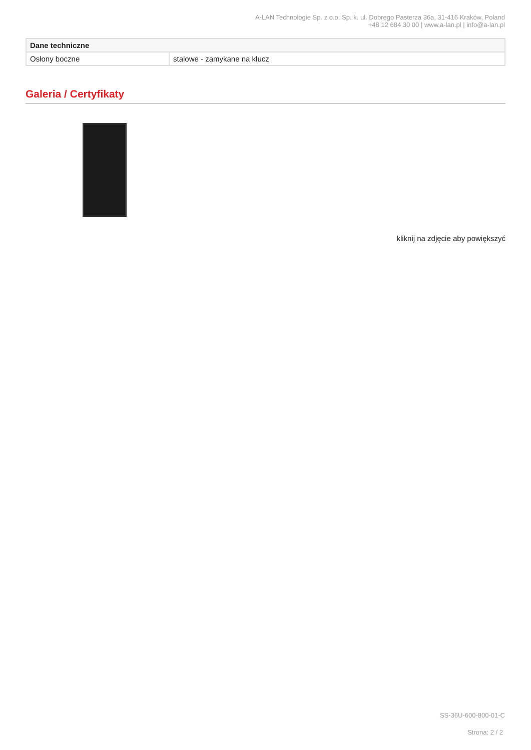A-LAN Technologie Sp. z o.o. Sp. k. ul. Dobrego Pasterza 36a, 31-416 Kraków, Poland
+48 12 684 30 00 | www.a-lan.pl | info@a-lan.pl
| Dane techniczne | |
| --- | --- |
| Osłony boczne | stalowe - zamykane na klucz |
Galeria / Certyfikaty
kliknij na zdjęcie aby powiększyć
SS-36U-600-800-01-C
Strona: 2 / 2